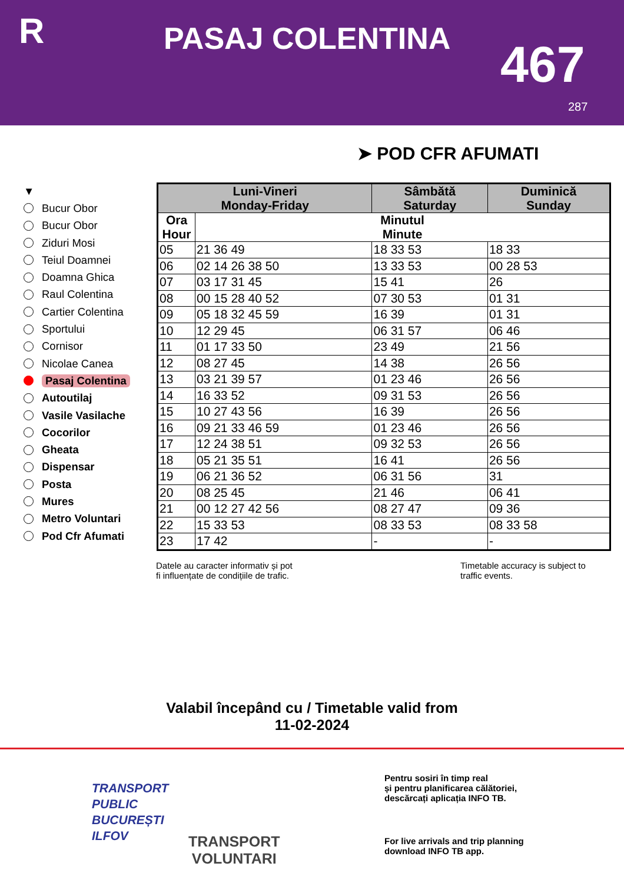R PASAJ COLENTINA 467
287
➤ POD CFR AFUMATI
▼
Bucur Obor
Bucur Obor
Ziduri Mosi
Teiul Doamnei
Doamna Ghica
Raul Colentina
Cartier Colentina
Sportului
Cornisor
Nicolae Canea
Pasaj Colentina
Autoutilaj
Vasile Vasilache
Cocorilor
Gheata
Dispensar
Posta
Mures
Metro Voluntari
Pod Cfr Afumati
| Luni-Vineri Monday-Friday | | Sâmbătă Saturday | Duminică Sunday |
| --- | --- | --- | --- |
| Ora Hour | Minutul Minute | | |
| 05 | 21 36 49 | 18 33 53 | 18 33 |
| 06 | 02 14 26 38 50 | 13 33 53 | 00 28 53 |
| 07 | 03 17 31 45 | 15 41 | 26 |
| 08 | 00 15 28 40 52 | 07 30 53 | 01 31 |
| 09 | 05 18 32 45 59 | 16 39 | 01 31 |
| 10 | 12 29 45 | 06 31 57 | 06 46 |
| 11 | 01 17 33 50 | 23 49 | 21 56 |
| 12 | 08 27 45 | 14 38 | 26 56 |
| 13 | 03 21 39 57 | 01 23 46 | 26 56 |
| 14 | 16 33 52 | 09 31 53 | 26 56 |
| 15 | 10 27 43 56 | 16 39 | 26 56 |
| 16 | 09 21 33 46 59 | 01 23 46 | 26 56 |
| 17 | 12 24 38 51 | 09 32 53 | 26 56 |
| 18 | 05 21 35 51 | 16 41 | 26 56 |
| 19 | 06 21 36 52 | 06 31 56 | 31 |
| 20 | 08 25 45 | 21 46 | 06 41 |
| 21 | 00 12 27 42 56 | 08 27 47 | 09 36 |
| 22 | 15 33 53 | 08 33 53 | 08 33 58 |
| 23 | 17 42 | - | - |
Datele au caracter informativ și pot
fi influențate de condițiile de trafic.
Timetable accuracy is subject to
traffic events.
Valabil începând cu / Timetable valid from
11-02-2024
TRANSPORT
PUBLIC
BUCUREȘTI
ILFOV
TRANSPORT
VOLUNTARI
Pentru sosiri în timp real
și pentru planificarea călătoriei,
descărcați aplicația INFO TB.
For live arrivals and trip planning
download INFO TB app.